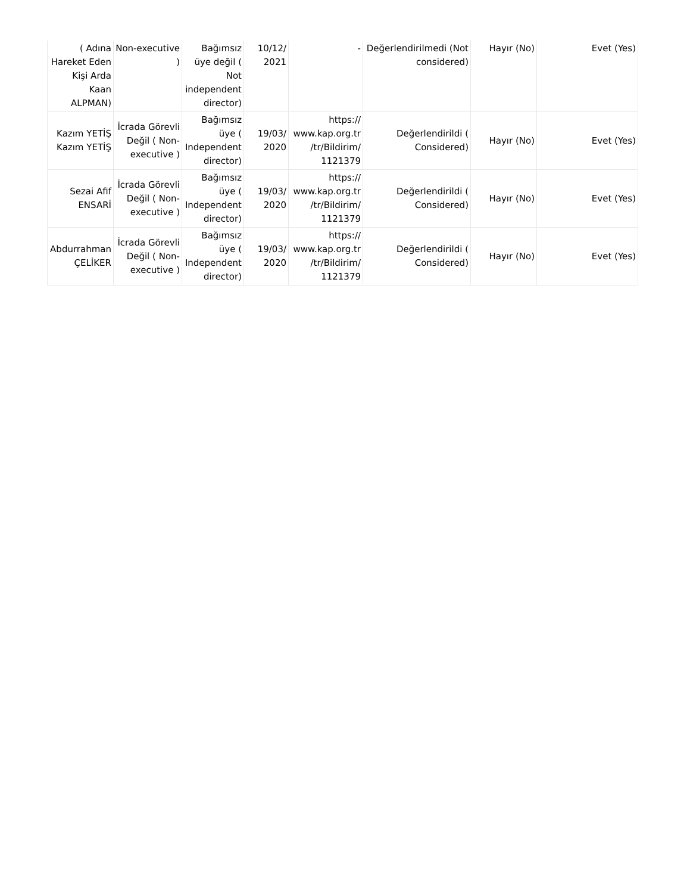| ( Adına Hareket Eden Kişi Arda Kaan ALPMAN) | Non-executive ) | Bağımsız üye değil ( Not independent director) | 10/12/ 2021 | - | Değerlendirilmedi (Not considered) | Hayır (No) | Evet (Yes) |
| Kazım YETİŞ Kazım YETİŞ | İcrada Görevli Değil ( Non-executive ) | Bağımsız üye ( Independent director) | 19/03/ 2020 | https:// www.kap.org.tr /tr/Bildirim/ 1121379 | Değerlendirildi ( Considered) | Hayır (No) | Evet (Yes) |
| Sezai Afif ENSARİ | İcrada Görevli Değil ( Non-executive ) | Bağımsız üye ( Independent director) | 19/03/ 2020 | https:// www.kap.org.tr /tr/Bildirim/ 1121379 | Değerlendirildi ( Considered) | Hayır (No) | Evet (Yes) |
| Abdurrahman ÇELİKER | İcrada Görevli Değil ( Non-executive ) | Bağımsız üye ( Independent director) | 19/03/ 2020 | https:// www.kap.org.tr /tr/Bildirim/ 1121379 | Değerlendirildi ( Considered) | Hayır (No) | Evet (Yes) |